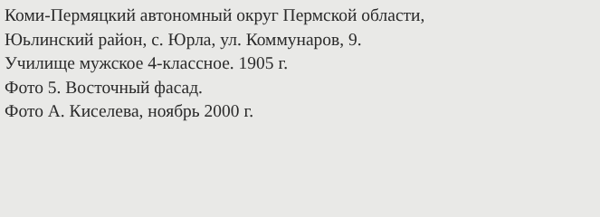Коми-Пермяцкий автономный округ Пермской области,
Юьлинский район, с. Юрла, ул. Коммунаров, 9.
Училище мужское 4-классное. 1905 г.
Фото 5. Восточный фасад.
Фото А. Киселева, ноябрь 2000 г.